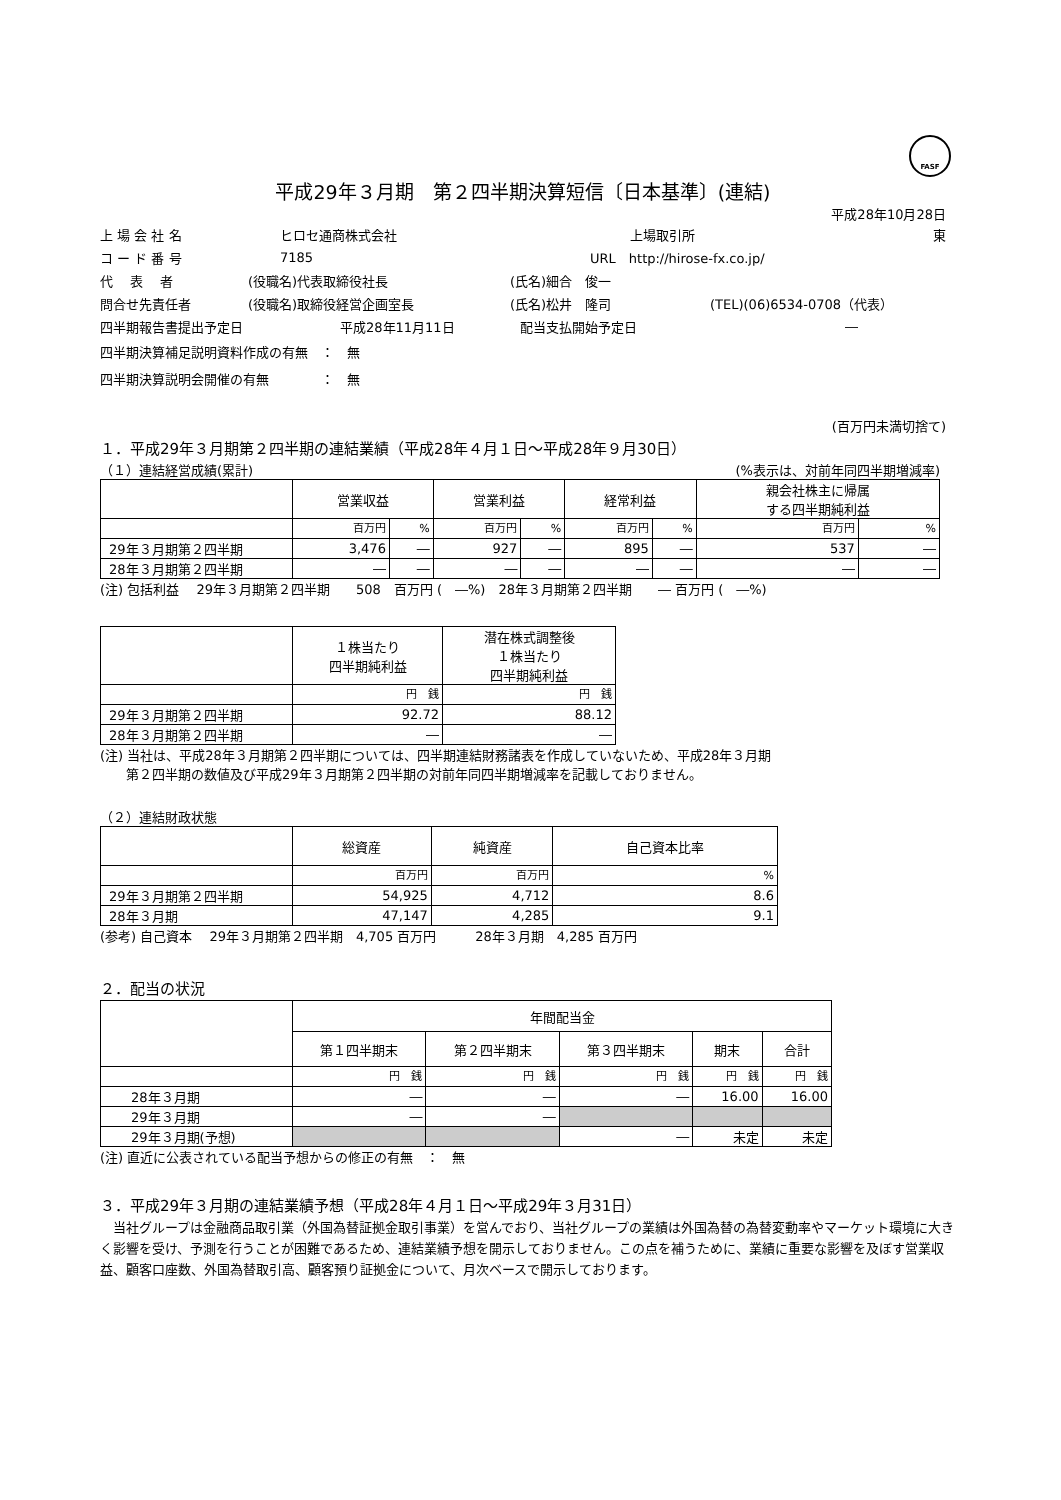FASF
平成29年３月期　第２四半期決算短信〔日本基準〕(連結)
平成28年10月28日
上 場 会 社 名 ヒロセ通商株式会社 上場取引所 東
コ ー ド 番 号 7185 URL　http://hirose-fx.co.jp/
代　 表　 者 (役職名)代表取締役社長 (氏名)細合　俊一
問合せ先責任者 (役職名)取締役経営企画室長 (氏名)松井　隆司 (TEL)(06)6534-0708（代表）
四半期報告書提出予定日 平成28年11月11日 配当支払開始予定日 ―
四半期決算補足説明資料作成の有無　：　無
四半期決算説明会開催の有無　　　　：　無
(百万円未満切捨て)
１．平成29年３月期第２四半期の連結業績（平成28年４月１日～平成28年９月30日）
（１）連結経営成績(累計) (%表示は、対前年同四半期増減率)
| | 営業収益 | | 営業利益 | | 経常利益 | | 親会社株主に帰属 する四半期純利益 | |
| --- | --- | --- | --- | --- | --- | --- | --- | --- |
| | 百万円 | % | 百万円 | % | 百万円 | % | 百万円 | % |
| 29年３月期第２四半期 | 3,476 | ― | 927 | ― | 895 | ― | 537 | ― |
| 28年３月期第２四半期 | ― | ― | ― | ― | ― | ― | ― | ― |
(注) 包括利益　 29年３月期第２四半期　　508　百万円 (　―%)　28年３月期第２四半期　　― 百万円 (　―%)
| | １株当たり 四半期純利益 | 潜在株式調整後 １株当たり 四半期純利益 |
| --- | --- | --- |
| | 円 銭 | 円 銭 |
| 29年３月期第２四半期 | 92.72 | 88.12 |
| 28年３月期第２四半期 | ― | ― |
(注) 当社は、平成28年３月期第２四半期については、四半期連結財務諸表を作成していないため、平成28年３月期
　　第２四半期の数値及び平成29年３月期第２四半期の対前年同四半期増減率を記載しておりません。
（２）連結財政状態
| | 総資産 | 純資産 | 自己資本比率 |
| --- | --- | --- | --- |
| | 百万円 | 百万円 | % |
| 29年３月期第２四半期 | 54,925 | 4,712 | 8.6 |
| 28年３月期 | 47,147 | 4,285 | 9.1 |
(参考) 自己資本　 29年３月期第２四半期　4,705 百万円　　　28年３月期　4,285 百万円
２．配当の状況
| | 年間配当金 | | | | |
| --- | --- | --- | --- | --- | --- |
| | 第１四半期末 | 第２四半期末 | 第３四半期末 | 期末 | 合計 |
| | 円 銭 | 円 銭 | 円 銭 | 円 銭 | 円 銭 |
| 28年３月期 | ― | ― | ― | 16.00 | 16.00 |
| 29年３月期 | ― | ― | | | |
| 29年３月期(予想) | | | ― | 未定 | 未定 |
(注) 直近に公表されている配当予想からの修正の有無　：　無
３．平成29年３月期の連結業績予想（平成28年４月１日～平成29年３月31日）
　当社グループは金融商品取引業（外国為替証拠金取引事業）を営んでおり、当社グループの業績は外国為替の為替変動率やマーケット環境に大きく影響を受け、予測を行うことが困難であるため、連結業績予想を開示しておりません。この点を補うために、業績に重要な影響を及ぼす営業収益、顧客口座数、外国為替取引高、顧客預り証拠金について、月次ベースで開示しております。